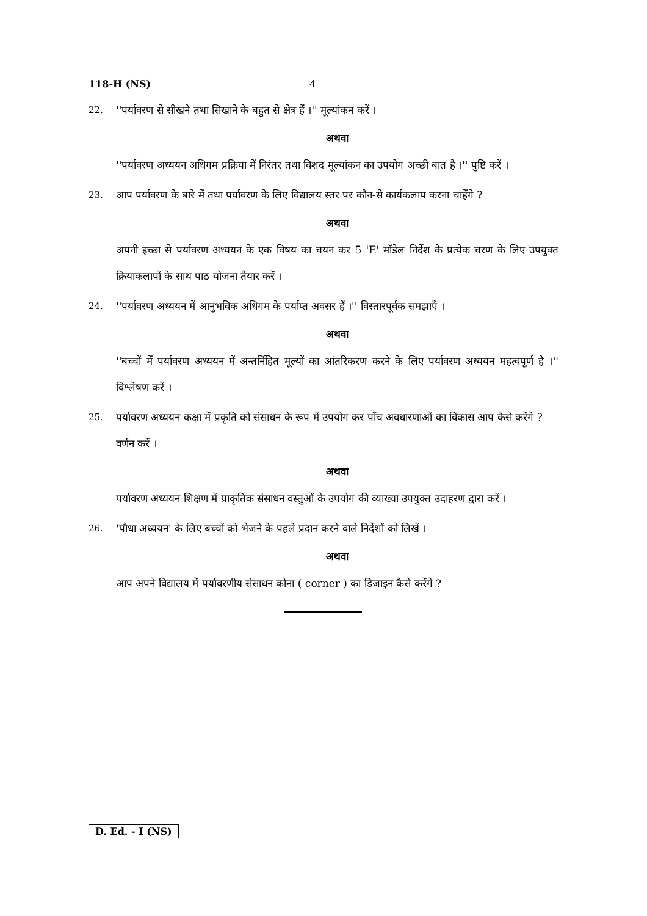118-H (NS) 4
22. ''पर्यावरण से सीखने तथा सिखाने के बहुत से क्षेत्र हैं ।'' मूल्यांकन करें ।
अथवा
''पर्यावरण अध्ययन अधिगम प्रक्रिया में निरंतर तथा विशद मूल्यांकन का उपयोग अच्छी बात है ।'' पुष्टि करें ।
23. आप पर्यावरण के बारे में तथा पर्यावरण के लिए विद्यालय स्तर पर कौन-से कार्यकलाप करना चाहेंगे ?
अथवा
अपनी इच्छा से पर्यावरण अध्ययन के एक विषय का चयन कर 5 'E' मॉडेल निर्देश के प्रत्येक चरण के लिए उपयुक्त क्रियाकलापों के साथ पाठ योजना तैयार करें ।
24. ''पर्यावरण अध्ययन में आनुभविक अधिगम के पर्याप्त अवसर हैं ।'' विस्तारपूर्वक समझाएँ ।
अथवा
''बच्चों में पर्यावरण अध्ययन में अन्तर्निहित मूल्यों का आंतरिकरण करने के लिए पर्यावरण अध्ययन महत्वपूर्ण है ।'' विश्लेषण करें ।
25. पर्यावरण अध्ययन कक्षा में प्रकृति को संसाधन के रूप में उपयोग कर पाँच अवधारणाओं का विकास आप कैसे करेंगे ? वर्णन करें ।
अथवा
पर्यावरण अध्ययन शिक्षण में प्राकृतिक संसाधन वस्तुओं के उपयोग की व्याख्या उपयुक्त उदाहरण द्वारा करें ।
26. 'पौधा अध्ययन' के लिए बच्चों को भेजने के पहले प्रदान करने वाले निर्देशों को लिखें ।
अथवा
आप अपने विद्यालय में पर्यावरणीय संसाधन कोना ( corner ) का डिजाइन कैसे करेंगे ?
D. Ed. - I (NS)